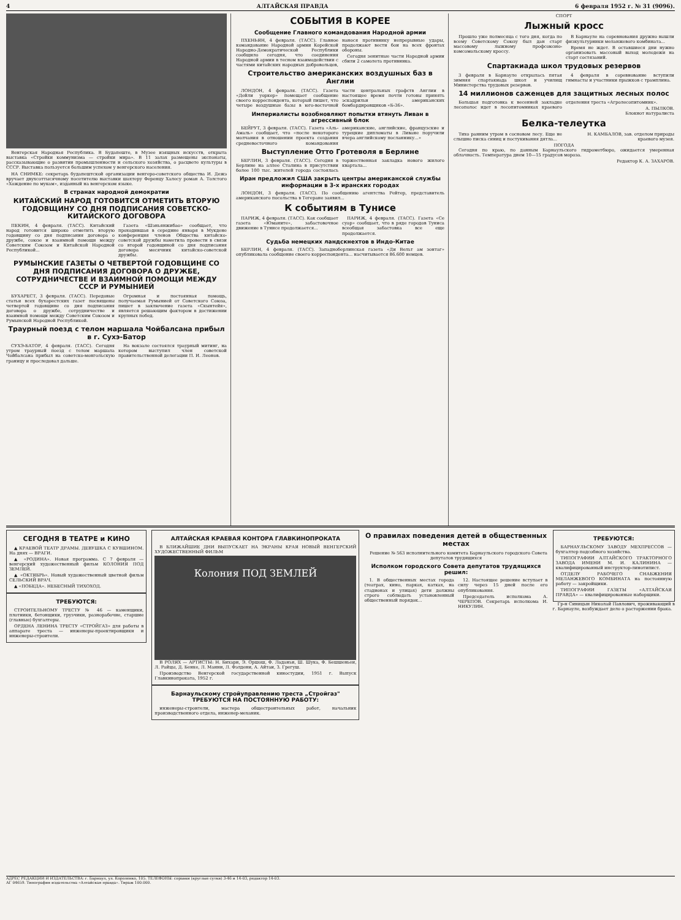4 АЛТАЙСКАЯ ПРАВДА 6 февраля 1952 г. № 31 (9096).
Венгерская Народная Республика. В Будапеште, в Музее изящных искусств, открыта выставка «Стройки коммунизма — стройки мира». В 11 залах размещены экспонаты, рассказывающие о развитии промышленности и сельского хозяйства, о расцвете культуры в СССР. Выставка пользуется большим успехом у венгерского населения.
НА СНИМКЕ: секретарь будапештской организации венгеро-советского общества И. Дежэ вручает двухсоттысячному посетителю выставки шахтеру Ференцу Халесу роман А. Толстого «Хождение по мукам», изданный на венгерском языке.
В странах народной демократии
КИТАЙСКИЙ НАРОД ГОТОВИТСЯ ОТМЕТИТЬ ВТОРУЮ ГОДОВЩИНУ СО ДНЯ ПОДПИСАНИЯ СОВЕТСКО-КИТАЙСКОГО ДОГОВОРА
ПЕКИН, 4 февраля. (ТАСС). Китайский народ готовится широко отметить вторую годовщину со дня подписания договора о дружбе, союзе и взаимной помощи между Советским Союзом и Китайской Народной Республикой...
Газета «Шэньянжибао» сообщает, что проходившая в середине января в Мукдене конференция членов Общества китайско-советской дружбы наметила провести в связи со второй годовщиной со дня подписания договора месячник китайско-советской дружбы.
РУМЫНСКИЕ ГАЗЕТЫ О ЧЕТВЕРТОЙ ГОДОВЩИНЕ СО ДНЯ ПОДПИСАНИЯ ДОГОВОРА О ДРУЖБЕ, СОТРУДНИЧЕСТВЕ И ВЗАИМНОЙ ПОМОЩИ МЕЖДУ СССР И РУМЫНИЕЙ
БУХАРЕСТ, 3 февраля. (ТАСС). Передовые статьи всех бухарестских газет посвящены четвертой годовщине со дня подписания договора о дружбе, сотрудничестве и взаимной помощи между Советским Союзом и Румынской Народной Республикой.
Огромная и постоянная помощь, получаемая Румынией от Советского Союза, пишет в заключение газета «Скынтейя», является решающим фактором в достижении крупных побед.
Траурный поезд с телом маршала Чойбалсана прибыл в г. Сухэ-Батор
СУХЭ-БАТОР, 4 февраля. (ТАСС). Сегодня утром траурный поезд с телом маршала Чойбалсана прибыл на советско-монгольскую границу и проследовал дальше.
На вокзале состоялся траурный митинг, на котором выступил член советской правительственной делегации П. И. Леонов.
СОБЫТИЯ В КОРЕЕ
Сообщение Главного командования Народной армии
ПХЕНЬЯН, 4 февраля. (ТАСС). Главное командование Народной армии Корейской Народно-Демократической Республики сообщило сегодня, что соединения Народной армии в тесном взаимодействии с частями китайских народных добровольцев, нанося противнику непрерывные удары, продолжают вести бои на всех фронтах обороны.
Сегодня зенитные части Народной армии сбили 2 самолета противника.
Строительство американских воздушных баз в Англии
ЛОНДОН, 4 февраля. (ТАСС). Газета «Дейли уоркер» помещает сообщение своего корреспондента, который пишет, что четыре воздушные базы в юго-восточной части центральных графств Англии в настоящее время почти готовы принять эскадрильи американских бомбардировщиков «Б-36».
Империалисты возобновляют попытки втянуть Ливан в агрессивный блок
БЕЙРУТ, 3 февраля. (ТАСС). Газета «Аль-Амаль» сообщает, что «после некоторого молчания в отношении проекта создания средневосточного командования американские, английские, французские и турецкие дипломаты в Ливане поручили вчера английскому посланнику...»
Выступление Отто Гротеволя в Берлине
БЕРЛИН, 3 февраля. (ТАСС). Сегодня в Берлине на аллее Сталина в присутствии более 100 тыс. жителей города состоялась торжественная закладка нового жилого квартала...
Иран предложил США закрыть центры американской службы информации в 3-х иранских городах
ЛОНДОН, 3 февраля. (ТАСС). По сообщению агентства Рейтер, представитель американского посольства в Тегеране заявил...
К событиям в Тунисе
ПАРИЖ, 4 февраля. (ТАСС). Как сообщает газета «Юманите», забастовочное движение в Тунисе продолжается...
ПАРИЖ, 4 февраля. (ТАСС). Газета «Се суар» сообщает, что в ряде городов Туниса всеобщая забастовка все еще продолжается.
Судьба немецких ландскнехтов в Индо-Китае
БЕРЛИН, 4 февраля. (ТАСС). Западноберлинская газета «Ди Вельт ам зонтаг» опубликовала сообщение своего корреспондента... насчитывается 86.600 немцев.
СПОРТ
Лыжный кросс
Прошло уже полмесяца с того дня, когда по всему Советскому Союзу был дан старт массовому лыжному профсоюзно-комсомольскому кроссу.
В Барнауле на соревнования дружно вышли физкультурники меланжевого комбината...
Время не ждет. В оставшиеся дни нужно организовать массовый выход молодежи на старт состязаний.
Спартакиада школ трудовых резервов
3 февраля в Барнауле открылась пятая зимняя спартакиада школ и училищ Министерства трудовых резервов.
4 февраля в соревнование вступили гимнасты и участники прыжков с трамплина.
14 миллионов саженцев для защитных лесных полос
Большая подготовка к весенней закладке лесополос идет в лесопитомниках краевого отделения треста «Агролесопитомник».
А. ПЫЛКОВ.
Блокнот натуралиста
Белка-телеутка
Тихо ранним утром в сосновом лесу. Еще не слышно писка синиц и постукивания дятла...
Н. КАМБАЛОВ, зав. отделом природы краевого музея.
ПОГОДА
Сегодня по краю, по данным Барнаульского гидрометбюро, ожидается умеренная облачность. Температура днем 10—15 градусов мороза.
Редактор К. А. ЗАХАРОВ.
СЕГОДНЯ В ТЕАТРЕ и КИНО
▲ КРАЕВОЙ ТЕАТР ДРАМЫ. ДЕВУШКА С КУВШИНОМ. На днях — ВРАГИ.
▲ «РОДИНА». Новая программа. С 7 февраля — венгерский художественный фильм КОЛОНИЯ ПОД ЗЕМЛЕЙ.
▲ «ОКТЯБРЬ». Новый художественный цветной фильм СЕЛЬСКИЙ ВРАЧ.
▲ «ПОБЕДА». НЕБЕСНЫЙ ТИХОХОД.
ТРЕБУЮТСЯ:
СТРОИТЕЛЬНОМУ ТРЕСТУ № 46 — каменщики, плотники, бетонщики, грузчики, разнорабочие, старшие (главные) бухгалтеры.
ОРДЕНА ЛЕНИНА ТРЕСТУ «СТРОЙГАЗ» для работы в аппарате треста — инженеры-проектировщики и инженеры-строители.
АЛТАЙСКАЯ КРАЕВАЯ КОНТОРА ГЛАВКИНОПРОКАТА
В БЛИЖАЙШИЕ ДНИ ВЫПУСКАЕТ НА ЭКРАНЫ КРАЯ НОВЫЙ ВЕНГЕРСКИЙ ХУДОЖЕСТВЕННЫЙ ФИЛЬМ
Колония ПОД ЗЕМЛЕЙ
В РОЛЯХ — АРТИСТЫ: Н. Бихари, Э. Оршош, Ф. Ладаньи, Ш. Шука, Ф. Бешшеньеи, Л. Райцы, Д. Бенке, Л. Манни, Л. Фэлдени, А. Айтаи, З. Грегуш.
Производство Венгерской государственной киностудии, 1951 г. Выпуск Главкинопроката, 1952 г.
Барнаульскому стройуправлению треста „Стройгаз" ТРЕБУЮТСЯ НА ПОСТОЯННУЮ РАБОТУ:
инженеры-строители, мастера общестроительных работ, начальник производственного отдела, инженер-механик.
О правилах поведения детей в общественных местах
Решение № 563 исполнительного комитета Барнаульского городского Совета депутатов трудящихся
Исполком городского Совета депутатов трудящихся решил:
1. В общественных местах города (театрах, кино, парках, катках, на стадионах и улицах) дети должны строго соблюдать установленный общественный порядок...
12. Настоящее решение вступает в силу через 15 дней после его опубликования.
Председатель исполкома А. ЧЕРЕПОВ. Секретарь исполкома И. НИКУЛИН.
ТРЕБУЮТСЯ:
БАРНАУЛЬСКОМУ ЗАВОДУ МЕХПРЕССОВ — бухгалтер подсобного хозяйства.
ТИПОГРАФИИ АЛТАЙСКОГО ТРАКТОРНОГО ЗАВОДА ИМЕНИ М. И. КАЛИНИНА — квалифицированный инструктор-линотипист.
ОТДЕЛУ РАБОЧЕГО СНАБЖЕНИЯ МЕЛАНЖЕВОГО КОМБИНАТА на постоянную работу — закройщики.
ТИПОГРАФИИ ГАЗЕТЫ «АЛТАЙСКАЯ ПРАВДА» — квалифицированные наборщики.
Гр-н Синицын Николай Павлович, проживающий в г. Барнауле, возбуждает дело о расторжении брака.
АДРЕС РЕДАКЦИИ И ИЗДАТЕЛЬСТВА: г. Барнаул, ул. Короленко, 105. ТЕЛЕФОНЫ: справки (круглые сутки) 3-46 и 14-03, редактор 14-03.
АГ 04659. Типография издательства «Алтайская правда». Тираж 100.000.